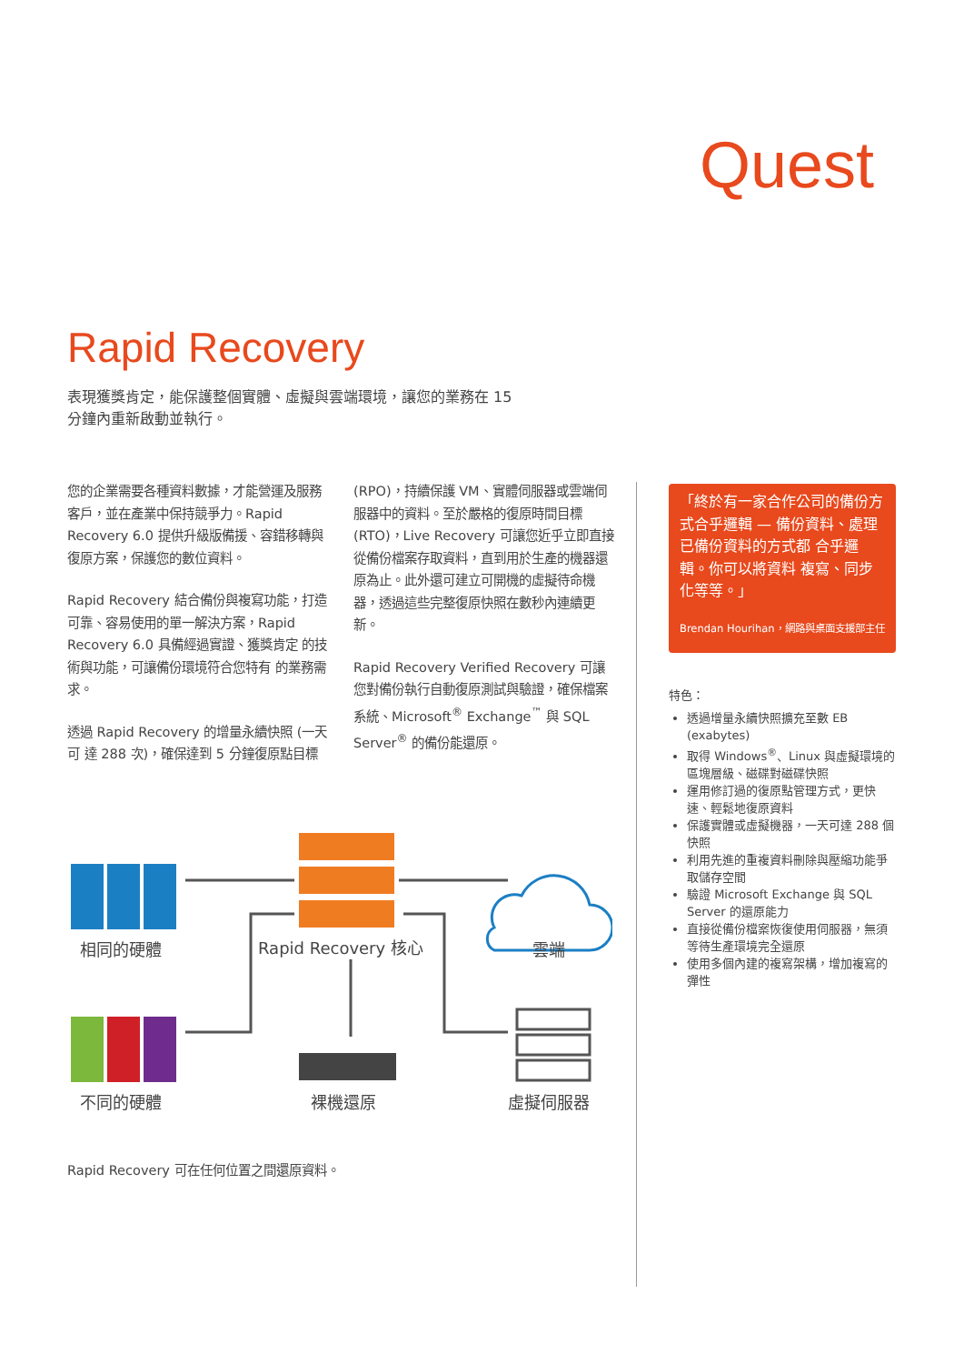Quest
Rapid Recovery
表現獲獎肯定，能保護整個實體、虛擬與雲端環境，讓您的業務在 15 分鐘內重新啟動並執行。
您的企業需要各種資料數據，才能營運及服務客戶，並在產業中保持競爭力。Rapid Recovery 6.0 提供升級版備援、容錯移轉與復原方案，保護您的數位資料。
Rapid Recovery 結合備份與複寫功能，打造可靠、容易使用的單一解決方案，Rapid Recovery 6.0 具備經過實證、獲獎肯定 的技術與功能，可讓備份環境符合您特有 的業務需求。
透過 Rapid Recovery 的增量永續快照 (一天可 達 288 次)，確保達到 5 分鐘復原點目標
(RPO)，持續保護 VM、實體伺服器或雲端伺服器中的資料。至於嚴格的復原時間目標 (RTO)，Live Recovery 可讓您近乎立即直接從備份檔案存取資料，直到用於生產的機器還原為止。此外還可建立可開機的虛擬待命機器，透過這些完整復原快照在數秒內連續更新。
Rapid Recovery Verified Recovery 可讓您對備份執行自動復原測試與驗證，確保檔案系統、Microsoft<sup>®</sup> Exchange<sup>™</sup> 與 SQL Server<sup>®</sup> 的備份能還原。
「終於有一家合作公司的備份方式合乎邏輯 — 備份資料、處理已備份資料的方式都 合乎邏輯。你可以將資料 複寫、同步化等等。」
Brendan Hourihan，網路與桌面支援部主任
特色：
透過增量永續快照擴充至數 EB (exabytes)
取得 Windows<sup>®</sup>、Linux 與虛擬環境的區塊層級、磁碟對磁碟快照
運用修訂過的復原點管理方式，更快速、輕鬆地復原資料
保護實體或虛擬機器，一天可達 288 個快照
利用先進的重複資料刪除與壓縮功能爭取儲存空間
驗證 Microsoft Exchange 與 SQL Server 的還原能力
直接從備份檔案恢復使用伺服器，無須等待生產環境完全還原
使用多個內建的複寫架構，增加複寫的彈性
相同的硬體 Rapid Recovery 核心 雲端
不同的硬體 裸機還原 虛擬伺服器
Rapid Recovery 可在任何位置之間還原資料。